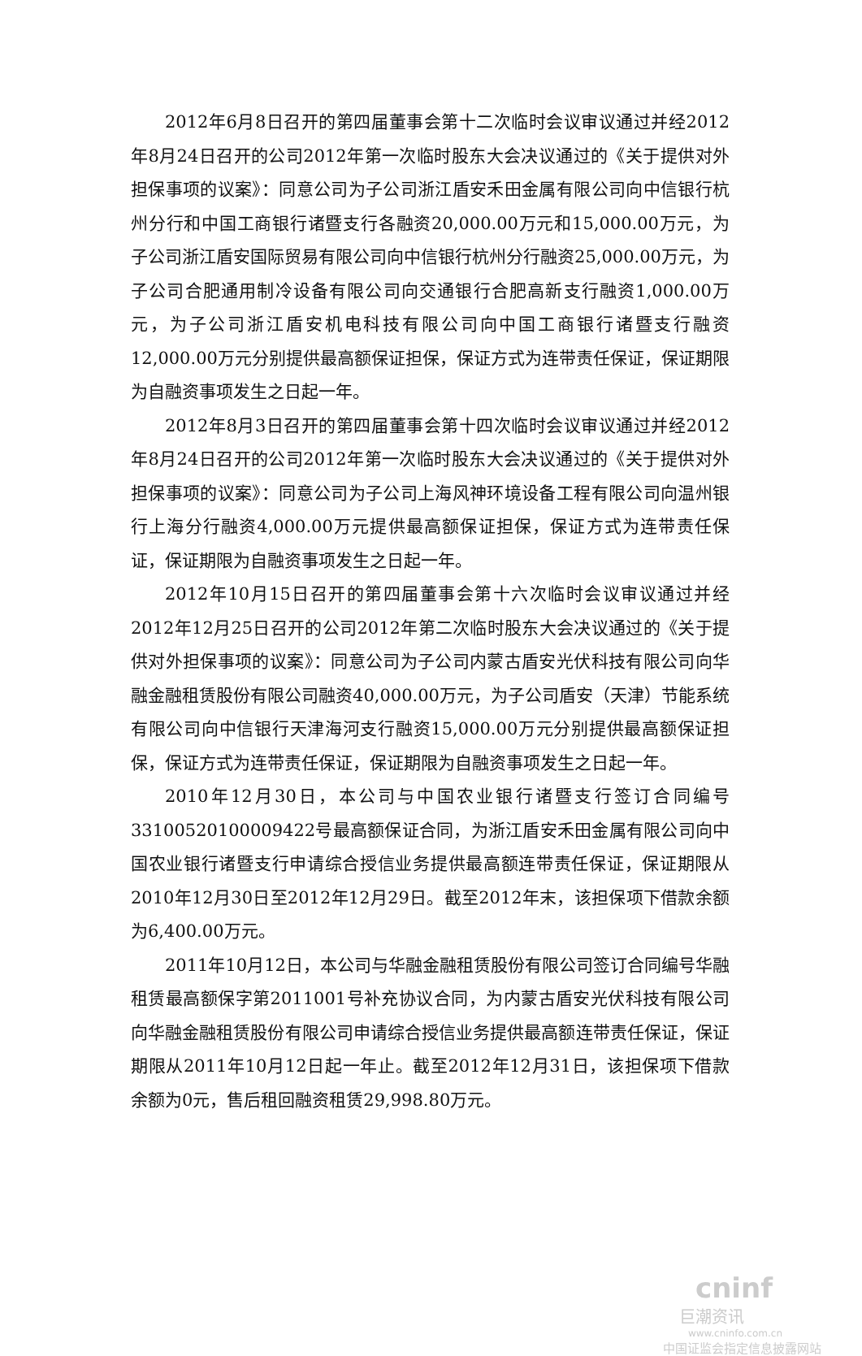2012年6月8日召开的第四届董事会第十二次临时会议审议通过并经2012年8月24日召开的公司2012年第一次临时股东大会决议通过的《关于提供对外担保事项的议案》：同意公司为子公司浙江盾安禾田金属有限公司向中信银行杭州分行和中国工商银行诸暨支行各融资20,000.00万元和15,000.00万元，为子公司浙江盾安国际贸易有限公司向中信银行杭州分行融资25,000.00万元，为子公司合肥通用制冷设备有限公司向交通银行合肥高新支行融资1,000.00万元，为子公司浙江盾安机电科技有限公司向中国工商银行诸暨支行融资12,000.00万元分别提供最高额保证担保，保证方式为连带责任保证，保证期限为自融资事项发生之日起一年。
2012年8月3日召开的第四届董事会第十四次临时会议审议通过并经2012年8月24日召开的公司2012年第一次临时股东大会决议通过的《关于提供对外担保事项的议案》：同意公司为子公司上海风神环境设备工程有限公司向温州银行上海分行融资4,000.00万元提供最高额保证担保，保证方式为连带责任保证，保证期限为自融资事项发生之日起一年。
2012年10月15日召开的第四届董事会第十六次临时会议审议通过并经2012年12月25日召开的公司2012年第二次临时股东大会决议通过的《关于提供对外担保事项的议案》：同意公司为子公司内蒙古盾安光伏科技有限公司向华融金融租赁股份有限公司融资40,000.00万元，为子公司盾安（天津）节能系统有限公司向中信银行天津海河支行融资15,000.00万元分别提供最高额保证担保，保证方式为连带责任保证，保证期限为自融资事项发生之日起一年。
2010年12月30日，本公司与中国农业银行诸暨支行签订合同编号 33100520100009422号最高额保证合同，为浙江盾安禾田金属有限公司向中国农业银行诸暨支行申请综合授信业务提供最高额连带责任保证，保证期限从2010年12月30日至2012年12月29日。截至2012年末，该担保项下借款余额为6,400.00万元。
2011年10月12日，本公司与华融金融租赁股份有限公司签订合同编号华融租赁最高额保字第2011001号补充协议合同，为内蒙古盾安光伏科技有限公司向华融金融租赁股份有限公司申请综合授信业务提供最高额连带责任保证，保证期限从2011年10月12日起一年止。截至2012年12月31日，该担保项下借款余额为0元，售后租回融资租赁29,998.80万元。
cninf
巨潮资讯
www.cninfo.com.cn
中国证监会指定信息披露网站